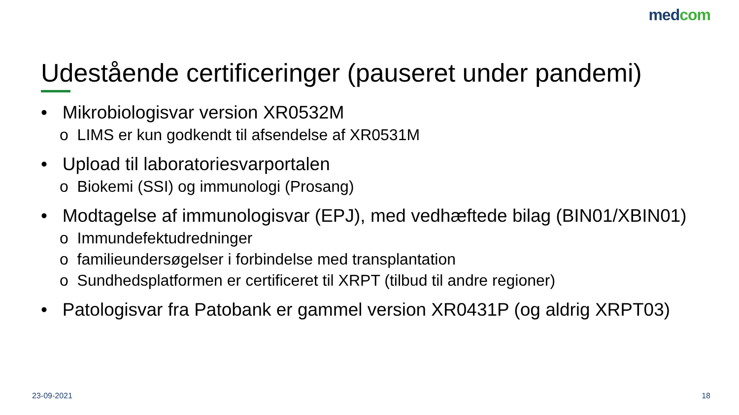medcom
Udestående certificeringer (pauseret under pandemi)
• Mikrobiologisvar version XR0532M
o LIMS er kun godkendt til afsendelse af XR0531M
• Upload til laboratoriesvarportalen
o Biokemi (SSI) og immunologi (Prosang)
• Modtagelse af immunologisvar (EPJ), med vedhæftede bilag (BIN01/XBIN01)
o Immundefektudredninger
o familieundersøgelser i forbindelse med transplantation
o Sundhedsplatformen er certificeret til XRPT (tilbud til andre regioner)
• Patologisvar fra Patobank er gammel version XR0431P (og aldrig XRPT03)
23-09-2021 18